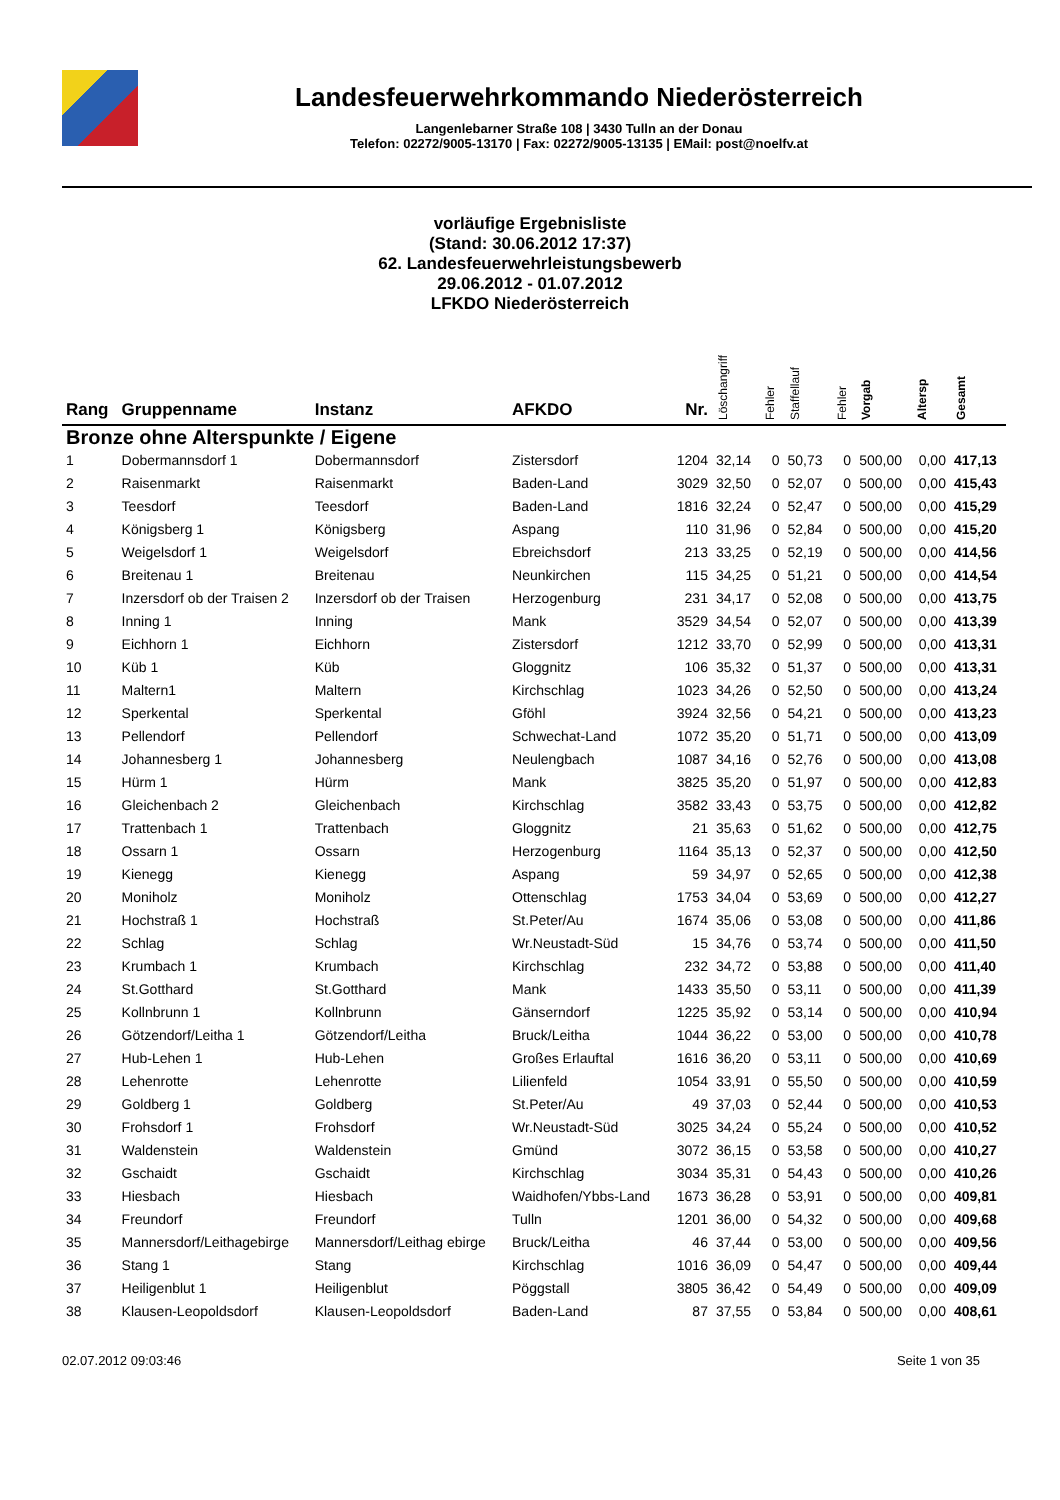Landesfeuerwehrkommando Niederösterreich
Langenlebarner Straße 108 | 3430 Tulln an der Donau
Telefon: 02272/9005-13170 | Fax: 02272/9005-13135 | EMail: post@noelfv.at
vorläufige Ergebnisliste
(Stand: 30.06.2012 17:37)
62. Landesfeuerwehrleistungsbewerb
29.06.2012 - 01.07.2012
LFKDO Niederösterreich
| Rang | Gruppenname | Instanz | AFKDO | Nr. | Löschangriff | Fehler | Staffellauf | Fehler | Vorgab | Altersp | Gesamt |
| --- | --- | --- | --- | --- | --- | --- | --- | --- | --- | --- | --- |
| Bronze ohne Alterspunkte / Eigene | | | | | | | | | | | |
| 1 | Dobermannsdorf 1 | Dobermannsdorf | Zistersdorf | 1204 | 32,14 | 0 | 50,73 | 0 | 500,00 | 0,00 | 417,13 |
| 2 | Raisenmarkt | Raisenmarkt | Baden-Land | 3029 | 32,50 | 0 | 52,07 | 0 | 500,00 | 0,00 | 415,43 |
| 3 | Teesdorf | Teesdorf | Baden-Land | 1816 | 32,24 | 0 | 52,47 | 0 | 500,00 | 0,00 | 415,29 |
| 4 | Königsberg 1 | Königsberg | Aspang | 110 | 31,96 | 0 | 52,84 | 0 | 500,00 | 0,00 | 415,20 |
| 5 | Weigelsdorf 1 | Weigelsdorf | Ebreichsdorf | 213 | 33,25 | 0 | 52,19 | 0 | 500,00 | 0,00 | 414,56 |
| 6 | Breitenau 1 | Breitenau | Neunkirchen | 115 | 34,25 | 0 | 51,21 | 0 | 500,00 | 0,00 | 414,54 |
| 7 | Inzersdorf ob der Traisen 2 | Inzersdorf ob der Traisen | Herzogenburg | 231 | 34,17 | 0 | 52,08 | 0 | 500,00 | 0,00 | 413,75 |
| 8 | Inning 1 | Inning | Mank | 3529 | 34,54 | 0 | 52,07 | 0 | 500,00 | 0,00 | 413,39 |
| 9 | Eichhorn 1 | Eichhorn | Zistersdorf | 1212 | 33,70 | 0 | 52,99 | 0 | 500,00 | 0,00 | 413,31 |
| 10 | Küb 1 | Küb | Gloggnitz | 106 | 35,32 | 0 | 51,37 | 0 | 500,00 | 0,00 | 413,31 |
| 11 | Maltern1 | Maltern | Kirchschlag | 1023 | 34,26 | 0 | 52,50 | 0 | 500,00 | 0,00 | 413,24 |
| 12 | Sperkental | Sperkental | Gföhl | 3924 | 32,56 | 0 | 54,21 | 0 | 500,00 | 0,00 | 413,23 |
| 13 | Pellendorf | Pellendorf | Schwechat-Land | 1072 | 35,20 | 0 | 51,71 | 0 | 500,00 | 0,00 | 413,09 |
| 14 | Johannesberg 1 | Johannesberg | Neulengbach | 1087 | 34,16 | 0 | 52,76 | 0 | 500,00 | 0,00 | 413,08 |
| 15 | Hürm 1 | Hürm | Mank | 3825 | 35,20 | 0 | 51,97 | 0 | 500,00 | 0,00 | 412,83 |
| 16 | Gleichenbach 2 | Gleichenbach | Kirchschlag | 3582 | 33,43 | 0 | 53,75 | 0 | 500,00 | 0,00 | 412,82 |
| 17 | Trattenbach 1 | Trattenbach | Gloggnitz | 21 | 35,63 | 0 | 51,62 | 0 | 500,00 | 0,00 | 412,75 |
| 18 | Ossarn 1 | Ossarn | Herzogenburg | 1164 | 35,13 | 0 | 52,37 | 0 | 500,00 | 0,00 | 412,50 |
| 19 | Kienegg | Kienegg | Aspang | 59 | 34,97 | 0 | 52,65 | 0 | 500,00 | 0,00 | 412,38 |
| 20 | Moniholz | Moniholz | Ottenschlag | 1753 | 34,04 | 0 | 53,69 | 0 | 500,00 | 0,00 | 412,27 |
| 21 | Hochstraß 1 | Hochstraß | St.Peter/Au | 1674 | 35,06 | 0 | 53,08 | 0 | 500,00 | 0,00 | 411,86 |
| 22 | Schlag | Schlag | Wr.Neustadt-Süd | 15 | 34,76 | 0 | 53,74 | 0 | 500,00 | 0,00 | 411,50 |
| 23 | Krumbach 1 | Krumbach | Kirchschlag | 232 | 34,72 | 0 | 53,88 | 0 | 500,00 | 0,00 | 411,40 |
| 24 | St.Gotthard | St.Gotthard | Mank | 1433 | 35,50 | 0 | 53,11 | 0 | 500,00 | 0,00 | 411,39 |
| 25 | Kollnbrunn 1 | Kollnbrunn | Gänserndorf | 1225 | 35,92 | 0 | 53,14 | 0 | 500,00 | 0,00 | 410,94 |
| 26 | Götzendorf/Leitha 1 | Götzendorf/Leitha | Bruck/Leitha | 1044 | 36,22 | 0 | 53,00 | 0 | 500,00 | 0,00 | 410,78 |
| 27 | Hub-Lehen 1 | Hub-Lehen | Großes Erlauftal | 1616 | 36,20 | 0 | 53,11 | 0 | 500,00 | 0,00 | 410,69 |
| 28 | Lehenrotte | Lehenrotte | Lilienfeld | 1054 | 33,91 | 0 | 55,50 | 0 | 500,00 | 0,00 | 410,59 |
| 29 | Goldberg 1 | Goldberg | St.Peter/Au | 49 | 37,03 | 0 | 52,44 | 0 | 500,00 | 0,00 | 410,53 |
| 30 | Frohsdorf 1 | Frohsdorf | Wr.Neustadt-Süd | 3025 | 34,24 | 0 | 55,24 | 0 | 500,00 | 0,00 | 410,52 |
| 31 | Waldenstein | Waldenstein | Gmünd | 3072 | 36,15 | 0 | 53,58 | 0 | 500,00 | 0,00 | 410,27 |
| 32 | Gschaidt | Gschaidt | Kirchschlag | 3034 | 35,31 | 0 | 54,43 | 0 | 500,00 | 0,00 | 410,26 |
| 33 | Hiesbach | Hiesbach | Waidhofen/Ybbs-Land | 1673 | 36,28 | 0 | 53,91 | 0 | 500,00 | 0,00 | 409,81 |
| 34 | Freundorf | Freundorf | Tulln | 1201 | 36,00 | 0 | 54,32 | 0 | 500,00 | 0,00 | 409,68 |
| 35 | Mannersdorf/Leithagebirge | Mannersdorf/Leithag ebirge | Bruck/Leitha | 46 | 37,44 | 0 | 53,00 | 0 | 500,00 | 0,00 | 409,56 |
| 36 | Stang 1 | Stang | Kirchschlag | 1016 | 36,09 | 0 | 54,47 | 0 | 500,00 | 0,00 | 409,44 |
| 37 | Heiligenblut 1 | Heiligenblut | Pöggstall | 3805 | 36,42 | 0 | 54,49 | 0 | 500,00 | 0,00 | 409,09 |
| 38 | Klausen-Leopoldsdorf | Klausen-Leopoldsdorf | Baden-Land | 87 | 37,55 | 0 | 53,84 | 0 | 500,00 | 0,00 | 408,61 |
02.07.2012 09:03:46 Seite 1 von 35